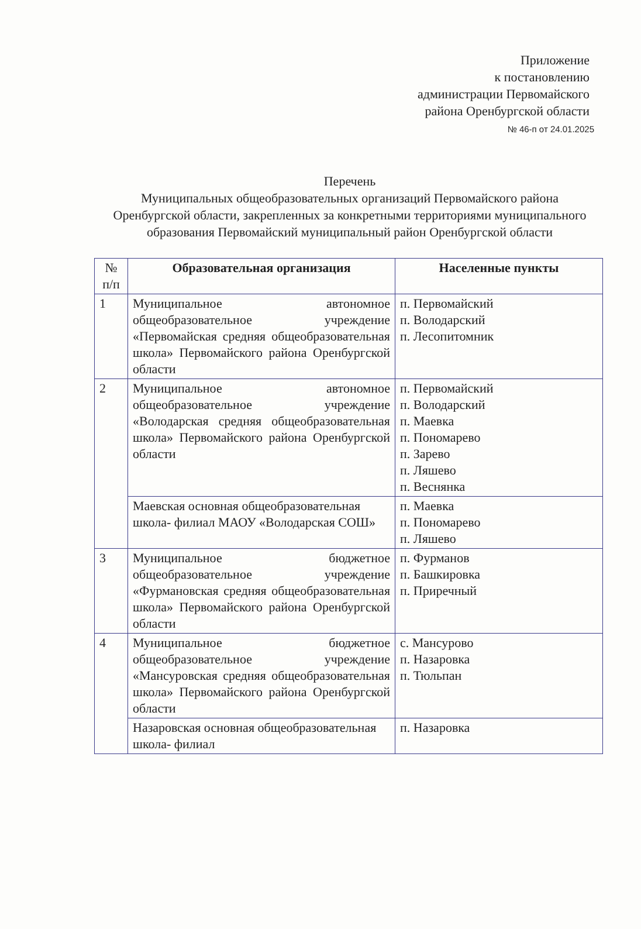Приложение
к постановлению
администрации Первомайского
района Оренбургской области
№ 46-п от 24.01.2025
Перечень
Муниципальных общеобразовательных организаций Первомайского района Оренбургской области, закрепленных за конкретными территориями муниципального образования Первомайский муниципальный район Оренбургской области
| № п/п | Образовательная организация | Населенные пункты |
| --- | --- | --- |
| 1 | Муниципальное автономное общеобразовательное учреждение «Первомайская средняя общеобразовательная школа» Первомайского района Оренбургской области | п. Первомайский п. Володарский п. Лесопитомник |
| 2 | Муниципальное автономное общеобразовательное учреждение «Володарская средняя общеобразовательная школа» Первомайского района Оренбургской области | п. Первомайский п. Володарский п. Маевка п. Пономарево п. Зарево п. Ляшево п. Веснянка |
| | Маевская основная общеобразовательная школа- филиал МАОУ «Володарская СОШ» | п. Маевка п. Пономарево п. Ляшево |
| 3 | Муниципальное бюджетное общеобразовательное учреждение «Фурмановская средняя общеобразовательная школа» Первомайского района Оренбургской области | п. Фурманов п. Башкировка п. Приречный |
| 4 | Муниципальное бюджетное общеобразовательное учреждение «Мансуровская средняя общеобразовательная школа» Первомайского района Оренбургской области | с. Мансурово п. Назаровка п. Тюльпан |
| | Назаровская основная общеобразовательная школа- филиал | п. Назаровка |